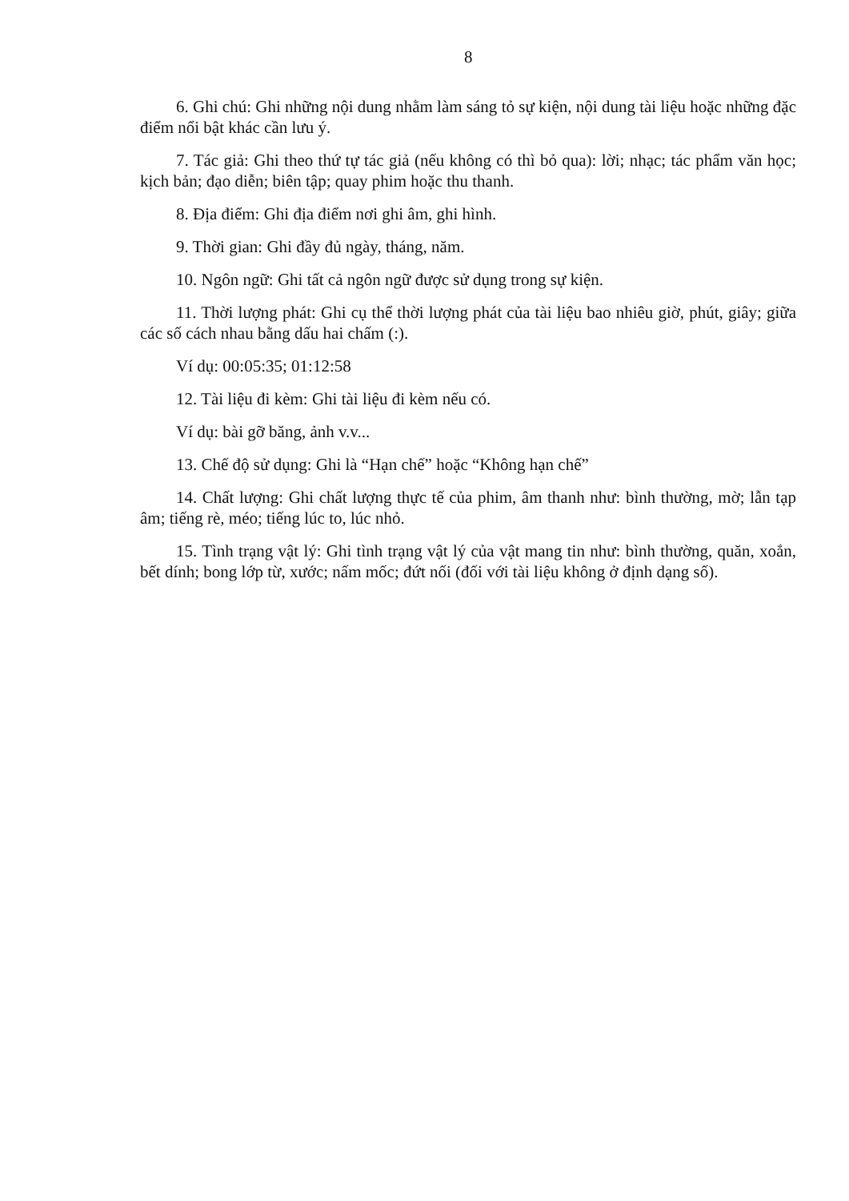8
6. Ghi chú: Ghi những nội dung nhằm làm sáng tỏ sự kiện, nội dung tài liệu hoặc những đặc điểm nổi bật khác cần lưu ý.
7. Tác giả: Ghi theo thứ tự tác giả (nếu không có thì bỏ qua): lời; nhạc; tác phẩm văn học; kịch bản; đạo diễn; biên tập; quay phim hoặc thu thanh.
8. Địa điểm: Ghi địa điểm nơi ghi âm, ghi hình.
9. Thời gian: Ghi đầy đủ ngày, tháng, năm.
10. Ngôn ngữ: Ghi tất cả ngôn ngữ được sử dụng trong sự kiện.
11. Thời lượng phát: Ghi cụ thể thời lượng phát của tài liệu bao nhiêu giờ, phút, giây; giữa các số cách nhau bằng dấu hai chấm (:).
Ví dụ: 00:05:35; 01:12:58
12. Tài liệu đi kèm: Ghi tài liệu đi kèm nếu có.
Ví dụ: bài gỡ băng, ảnh v.v...
13. Chế độ sử dụng: Ghi là “Hạn chế” hoặc “Không hạn chế”
14. Chất lượng: Ghi chất lượng thực tế của phim, âm thanh như: bình thường, mờ; lẫn tạp âm; tiếng rè, méo; tiếng lúc to, lúc nhỏ.
15. Tình trạng vật lý: Ghi tình trạng vật lý của vật mang tin như: bình thường, quăn, xoắn, bết dính; bong lớp từ, xước; nấm mốc; đứt nối (đối với tài liệu không ở định dạng số).